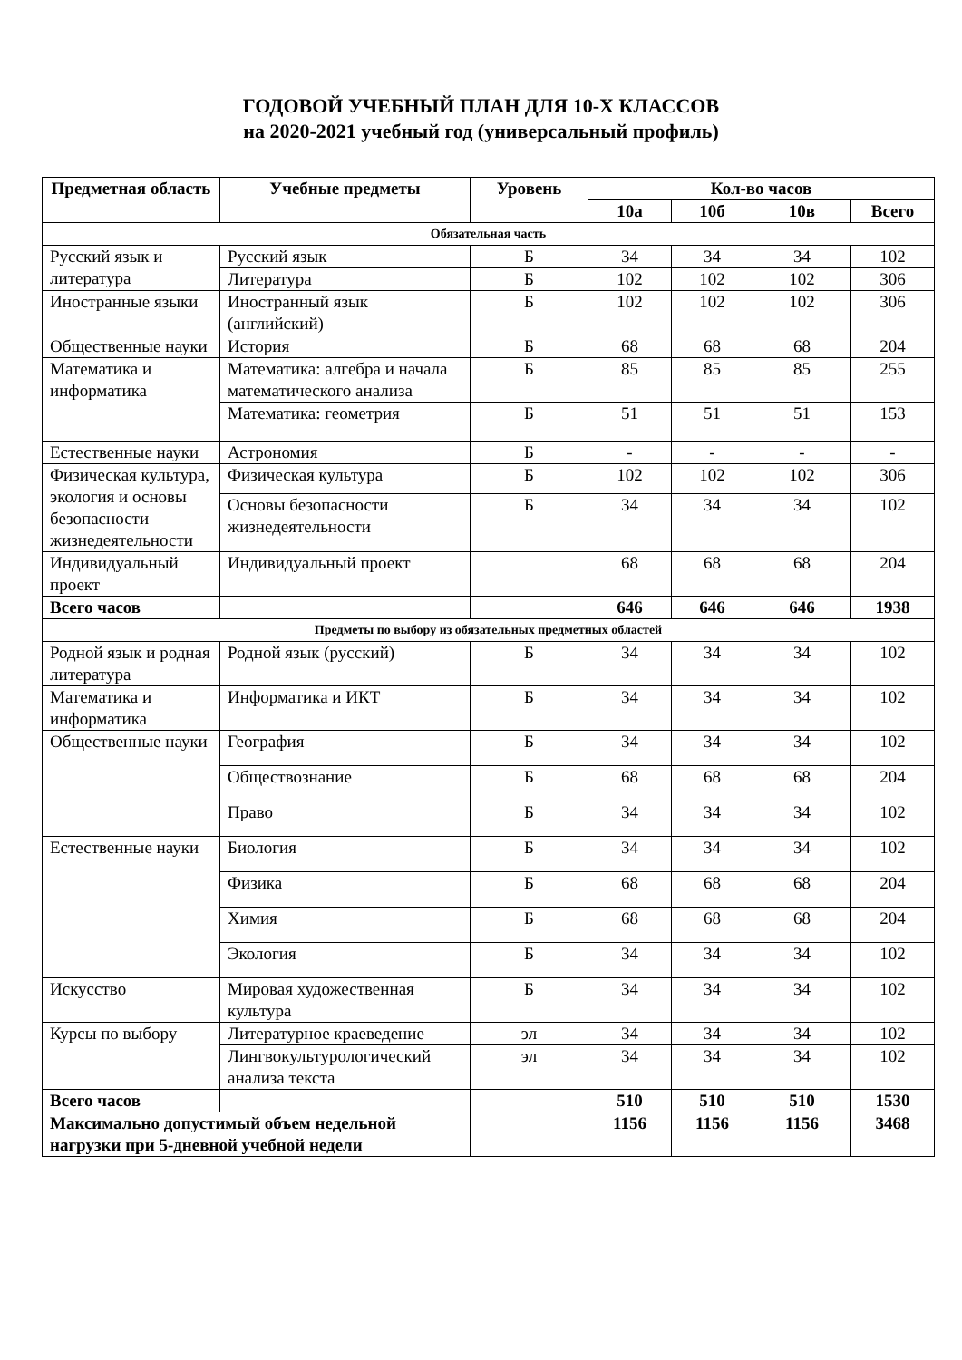ГОДОВОЙ УЧЕБНЫЙ ПЛАН ДЛЯ 10-Х КЛАССОВ
на 2020-2021 учебный год (универсальный профиль)
| Предметная область | Учебные предметы | Уровень | Кол-во часов | | | |
| --- | --- | --- | --- | --- | --- | --- |
| | | | 10а | 10б | 10в | Всего |
| Обязательная часть | | | | | | |
| Русский язык и литература | Русский язык | Б | 34 | 34 | 34 | 102 |
| | Литература | Б | 102 | 102 | 102 | 306 |
| Иностранные языки | Иностранный язык (английский) | Б | 102 | 102 | 102 | 306 |
| Общественные науки | История | Б | 68 | 68 | 68 | 204 |
| Математика и информатика | Математика: алгебра и начала математического анализа | Б | 85 | 85 | 85 | 255 |
| | Математика: геометрия | Б | 51 | 51 | 51 | 153 |
| Естественные науки | Астрономия | Б | - | - | - | - |
| Физическая культура, экология и основы безопасности жизнедеятельности | Физическая культура | Б | 102 | 102 | 102 | 306 |
| | Основы безопасности жизнедеятельности | Б | 34 | 34 | 34 | 102 |
| Индивидуальный проект | Индивидуальный проект | | 68 | 68 | 68 | 204 |
| Всего часов | | | 646 | 646 | 646 | 1938 |
| Предметы по выбору из обязательных предметных областей | | | | | | |
| Родной язык и родная литература | Родной язык (русский) | Б | 34 | 34 | 34 | 102 |
| Математика и информатика | Информатика и ИКТ | Б | 34 | 34 | 34 | 102 |
| Общественные науки | География | Б | 34 | 34 | 34 | 102 |
| | Обществознание | Б | 68 | 68 | 68 | 204 |
| | Право | Б | 34 | 34 | 34 | 102 |
| Естественные науки | Биология | Б | 34 | 34 | 34 | 102 |
| | Физика | Б | 68 | 68 | 68 | 204 |
| | Химия | Б | 68 | 68 | 68 | 204 |
| | Экология | Б | 34 | 34 | 34 | 102 |
| Искусство | Мировая художественная культура | Б | 34 | 34 | 34 | 102 |
| Курсы по выбору | Литературное краеведение | эл | 34 | 34 | 34 | 102 |
| | Лингвокультурологический анализа текста | эл | 34 | 34 | 34 | 102 |
| Всего часов | | | 510 | 510 | 510 | 1530 |
| Максимально допустимый объем недельной нагрузки при 5-дневной учебной недели | | | 1156 | 1156 | 1156 | 3468 |